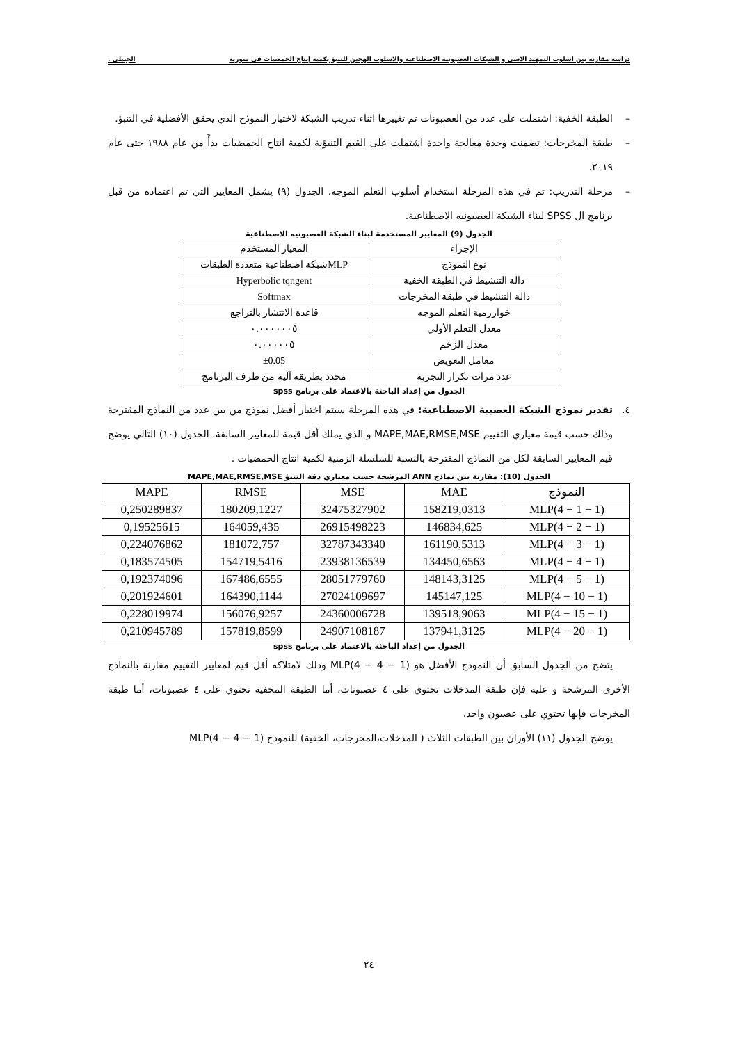دراسة مقارنة بين اسلوب التمهيد الاسي و الشبكات العصبونية الاصطناعية والاسلوب الهجين للتنبؤ بكمية إنتاج الحمضيات في سورية الجبيلي .
– الطبقة الخفية: اشتملت على عدد من العصبونات تم تغييرها اثناء تدريب الشبكة لاختيار النموذج الذي يحقق الأفضلية في التنبؤ.
– طبقة المخرجات: تضمنت وحدة معالجة واحدة اشتملت على القيم التنبؤية لكمية انتاج الحمضيات بدأً من عام ١٩٨٨ حتى عام ٢٠١٩.
– مرحلة التدريب: تم في هذه المرحلة استخدام أسلوب التعلم الموجه. الجدول (٩) يشمل المعايير التي تم اعتماده من قبل برنامج ال SPSS لبناء الشبكة العصبونيه الاصطناعية.
الجدول (9) المعايير المستخدمة لبناء الشبكة العصبونيه الاصطناعية
| الإجراء | المعيار المستخدم |
| --- | --- |
| نوع النموذج | MLPشبكة اصطناعية متعددة الطبقات |
| دالة التنشيط في الطبقة الخفية | Hyperbolic tqngent |
| دالة التنشيط في طبقة المخرجات | Softmax |
| خوارزمية التعلم الموجه | قاعدة الانتشار بالتراجع |
| معدل التعلم الأولي | ٠.٠٠٠٠٠٠٥ |
| معدل الزخم | ٠.٠٠٠٠٠٥ |
| معامل التعويض | ±0.05 |
| عدد مرات تكرار التجربة | محدد بطريقة آلية من طرف البرنامج |
الجدول من إعداد الباحثة بالاعتماد على برنامج spss
٤. تقدير نموذج الشبكة العصبية الاصطناعية: في هذه المرحلة سيتم اختيار أفضل نموذج من بين عدد من النماذج المقترحة وذلك حسب قيمة معياري التقييم MAPE,MAE,RMSE,MSE و الذي يملك أقل قيمة للمعايير السابقة. الجدول (١٠) التالي يوضح قيم المعايير السابقة لكل من النماذج المقترحة بالنسبة للسلسلة الزمنية لكمية انتاج الحمضيات .
الجدول (10): مقارنة بين نماذج ANN المرشحة حسب معياري دقة التنبؤ MAPE,MAE,RMSE,MSE
| النموذج | MAE | MSE | RMSE | MAPE |
| --- | --- | --- | --- | --- |
| MLP(4 − 1 − 1) | 158219,0313 | 32475327902 | 180209,1227 | 0,250289837 |
| MLP(4 − 2 − 1) | 146834,625 | 26915498223 | 164059,435 | 0,19525615 |
| MLP(4 − 3 − 1) | 161190,5313 | 32787343340 | 181072,757 | 0,224076862 |
| MLP(4 − 4 − 1) | 134450,6563 | 23938136539 | 154719,5416 | 0,183574505 |
| MLP(4 − 5 − 1) | 148143,3125 | 28051779760 | 167486,6555 | 0,192374096 |
| MLP(4 − 10 − 1) | 145147,125 | 27024109697 | 164390,1144 | 0,201924601 |
| MLP(4 − 15 − 1) | 139518,9063 | 24360006728 | 156076,9257 | 0,228019974 |
| MLP(4 − 20 − 1) | 137941,3125 | 24907108187 | 157819,8599 | 0,210945789 |
الجدول من إعداد الباحثة بالاعتماد على برنامج spss
يتضح من الجدول السابق أن النموذج الأفضل هو MLP(4 − 4 − 1) وذلك لامتلاكه أقل قيم لمعايير التقييم مقارنة بالنماذج الأخرى المرشحة و عليه فإن طبقة المدخلات تحتوي على ٤ عصبونات، أما الطبقة المخفية تحتوي على ٤ عصبونات، أما طبقة المخرجات فإنها تحتوي على عصبون واحد.
يوضح الجدول (١١) الأوزان بين الطبقات الثلاث ( المدخلات،المخرجات، الخفية) للنموذج MLP(4 − 4 − 1)
٢٤